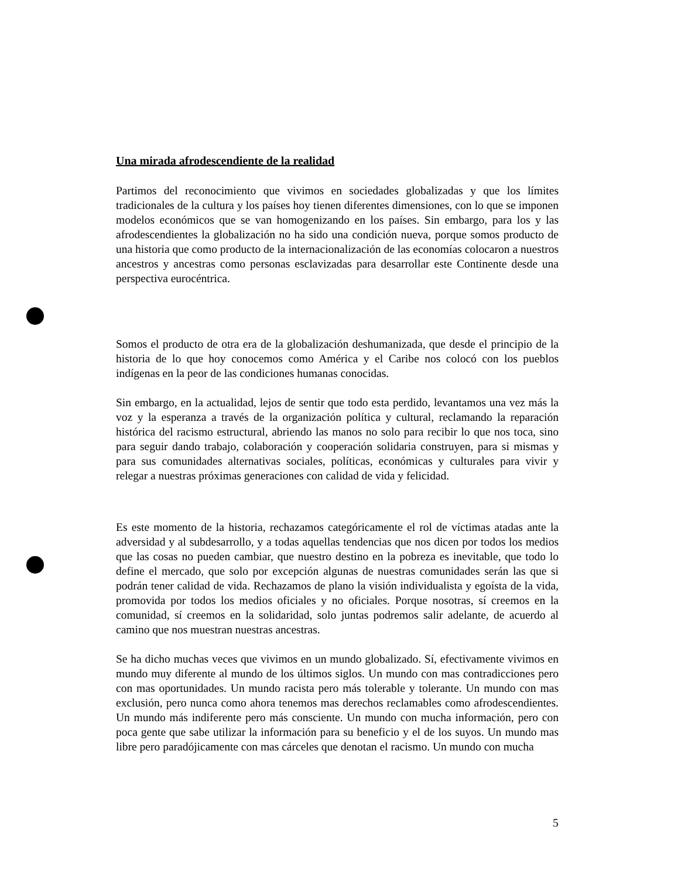Una mirada afrodescendiente de la realidad
Partimos del reconocimiento que vivimos en sociedades globalizadas y que los límites tradicionales de la cultura y los países hoy tienen diferentes dimensiones, con lo que se imponen modelos económicos que se van homogenizando en los países. Sin embargo, para los y las afrodescendientes la globalización no ha sido una condición nueva, porque somos producto de una historia que como producto de la internacionalización de las economías colocaron a nuestros ancestros y ancestras como personas esclavizadas para desarrollar este Continente desde una perspectiva eurocéntrica.
Somos el producto de otra era de la globalización deshumanizada, que desde el principio de la historia de lo que hoy conocemos como América y el Caribe nos colocó con los pueblos indígenas en la peor de las condiciones humanas conocidas.
Sin embargo, en la actualidad, lejos de sentir que todo esta perdido, levantamos una vez más la voz y la esperanza a través de la organización política y cultural, reclamando la reparación histórica del racismo estructural, abriendo las manos no solo para recibir lo que nos toca, sino para seguir dando trabajo, colaboración y cooperación solidaria construyen, para si mismas y para sus comunidades alternativas sociales, políticas, económicas y culturales para vivir y relegar a nuestras próximas generaciones con calidad de vida y felicidad.
Es este momento de la historia, rechazamos categóricamente el rol de víctimas atadas ante la adversidad y al subdesarrollo, y a todas aquellas tendencias que nos dicen por todos los medios que las cosas no pueden cambiar, que nuestro destino en la pobreza es inevitable, que todo lo define el mercado, que solo por excepción algunas de nuestras comunidades serán las que si podrán tener calidad de vida. Rechazamos de plano la visión individualista y egoísta de la vida, promovida por todos los medios oficiales y no oficiales. Porque nosotras, sí creemos en la comunidad, sí creemos en la solidaridad, solo juntas podremos salir adelante, de acuerdo al camino que nos muestran nuestras ancestras.
Se ha dicho muchas veces que vivimos en un mundo globalizado. Sí, efectivamente vivimos en mundo muy diferente al mundo de los últimos siglos. Un mundo con mas contradicciones pero con mas oportunidades. Un mundo racista pero más tolerable y tolerante. Un mundo con mas exclusión, pero nunca como ahora tenemos mas derechos reclamables como afrodescendientes. Un mundo más indiferente pero más consciente. Un mundo con mucha información, pero con poca gente que sabe utilizar la información para su beneficio y el de los suyos. Un mundo mas libre pero paradójicamente con mas cárceles que denotan el racismo. Un mundo con mucha
5